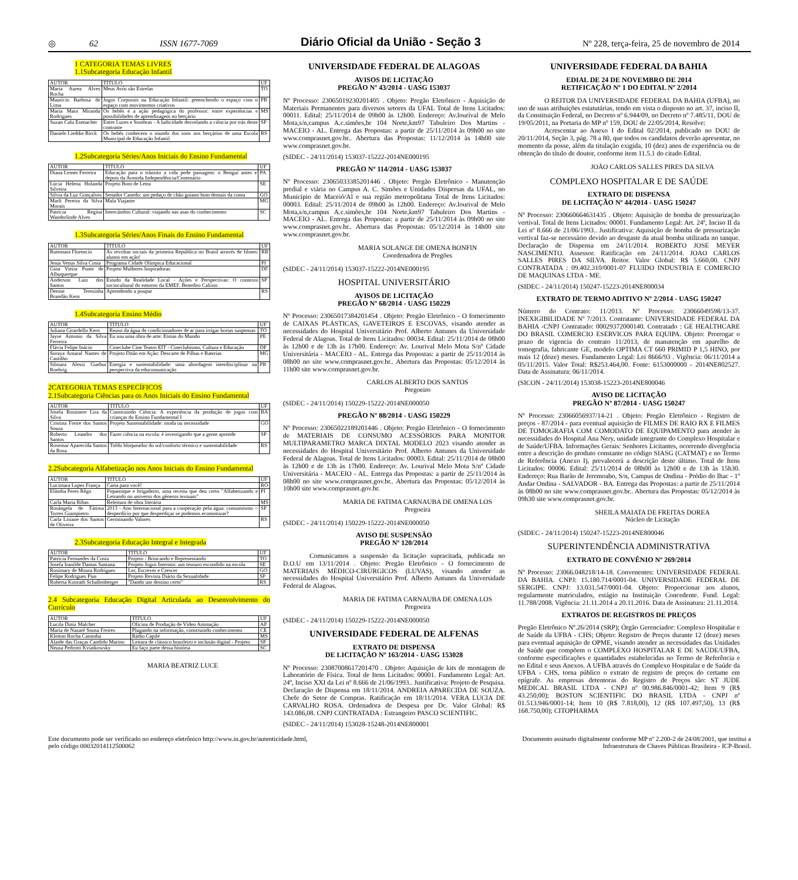◎ 62 ISSN 1677-7069 Diário Oficial da União - Seção 3 Nº 228, terça-feira, 25 de novembro de 2014
1 CATEGORIA TEMAS LIVRES
1.1Subcategoria Educação Infantil
| AUTOR | TÍTULO | UF |
| --- | --- | --- |
| Maria Aurea Alves Rocha | Meus Avós são Estrelas | TO |
| Maurício Barbosa de Lima | Jogos Corporais na Educação Infantil: preenchendo o espaço com o espaço com movimentos criativos | PB |
| Maria Mara Miranda Rodrigues | Os bebês e a ação pedagógica do professor: entre experiências e possibilidades de aprendizagem no berçário | MS |
| Suzan Calu Esenacher | Entre Luzes e Sombras - A ludicidade desvelando a ciência por trás deste contraste | SP |
| Daniele Liedtke Birck | Os bebês conhecem o mundo dos sons nos berçários de uma Escola Municipal de Educação Infantil | RS |
1.2Subcategoria Séries/Anos Iniciais do Ensino Fundamental
| AUTOR | TÍTULO | UF |
| --- | --- | --- |
| Diana Lemes Ferreira | Educação para o trânsito a vida pede passagem: o Benguí antes e depois da Avenida Independência/Centenário | PA |
| Lúcia Helena Holanda Silveira | Projeto Bom de Letra | SE |
| Silvia da Luz Gonçalves | Senador Canedo: um pedaço de chão goiano bom demais da conta | GO |
| Marli Pereira da Silva Morais | Mala Viajante | MG |
| Patrícia Regina Wanderlinde Alves | Intercâmbio Cultural: viajando nas asas do conhecimento | SC |
1.3Subcategoria Séries/Anos Finais do Ensino Fundamental
| AUTOR | TÍTULO | UF |
| --- | --- | --- |
| Rutemara Florencio | As revoltas sociais da primeira República no Brasil através de filmes: alunos em ação! | RR |
| Jesus Venus Silva Costa | Programa Cidade Olímpica Educacional | PI |
| Gina Vieira Ponte de Albuquerque | Projeto Mulheres Inspiradoras | DF |
| Anderson Luiz dos Santos | Estudo da Realidade Local - Ações e Perspectivas: O contexto sociocultural do entorno da EMEF. Benedito Calixto | SP |
| Denise Teresinha Brandão Kern | Aprendendo a poupar | RS |
1.4Subcategoria Ensino Médio
| AUTOR | TÍTULO | UF |
| --- | --- | --- |
| Juliana Girardello Kern | Reuso da água de condicionadores de ar para irrigar hortas suspensas | TO |
| Jayse Antonio da Silva Ferreira | Eu sou uma obra de arte: Etnias do Mundo | PE |
| Flávia Felipe Inácio | Cineclube Cine Teatro EIT - Cineclubismo, Cultura e Educação | DF |
| Soraya Amaral Nantes de Castilho | Projeto Ditão em Ação: Descarte de Pilhas e Baterias | MG |
| Silmara Alessi Guebur Roehrig | Energia e sustentabilidade: uma abordagem interdisciplinar na perspectiva da educomunicação | PR |
2CATEGORIA TEMAS ESPECÍFICOS
2.1Subcategoria Ciências para os Anos Iniciais do Ensino Fundamental
| AUTOR | TÍTULO | UF |
| --- | --- | --- |
| Josefa Rosimere Lira da Silva | Construindo Ciência: A experiência da produção de jogos com crianças do Ensino Fundamental I | BA |
| Cristina Freire dos Santos Souza | Projeto Sustentabilidade: moda ou necessidade | GO |
| Roberto Leandro dos Santos | Fazer ciência na escola: é investigando que a gente aprende | SP |
| Rosemar Aparecida Santos da Rosa | Toldo bloqueador do sol/conforto térmico e sustentabilidade | RS |
2.2Subcategoria Alfabetização nos Anos Iniciais do Ensino Fundamental
| AUTOR | TÍTULO | UF |
| --- | --- | --- |
| Lucimara Lopes França | Carta para você! | RO |
| Elândia Peres Rêgo | Piquenique e brigadeiro, uma receita que deu certo "Alfabetizando e Letrando no universo dos gêneros textuais" | PI |
| Carla Maria Ribas | Releitura de obra literária | MS |
| Rosângela de Fátima Torres Giampietro | 2013 - Ano Internacional para a cooperação pela água: consumismo = desperdício por que desperdiçar se podemos economizar? | SP |
| Carla Lisiane dos Santos de Oliveira | Germinando Valores | RS |
2.3Subcategoria Educação Integral e Integrada
| AUTOR | TÍTULO | UF |
| --- | --- | --- |
| Patricia Fernandes da Costa | Projeto - Brincando e Representando | TO |
| Josefa Iranilde Dantas Santana | Projeto Jogos Internos: um tesouro escondido na escola | SE |
| Rosimary de Moura Rodrigues | Ler, Escrever e Crescer | GO |
| Felipe Rodrigues Pius | Projeto Revista Diário da Sexualidade | SP |
| Roberta Konrath Schallenberger | "Dando um destino certo" | RS |
2.4 Subcategoria Educação Digital Articulada ao Desenvolvimento do Currículo
| AUTOR | TÍTULO | UF |
| --- | --- | --- |
| Lucila Diniz Malcher | Oficina de Produção de Vídeo Animação | AP |
| Maria de Nazaré Sousa Freires | Plugando na informação, construindo conhecimento | CE |
| Kleiton Rocha Caminha | Rádio Capilé | MS |
| Alaide das Graças Candido Marino | Leitura de clássico brasileiro e inclusão digital - Projeto | SP |
| Neusa Pedrotti Kviatkowsky | Eu faço parte dessa história | SC |
MARIA BEATRIZ LUCE
UNIVERSIDADE FEDERAL DE ALAGOAS
AVISOS DE LICITAÇÃO
PREGÃO Nº 43/2014 - UASG 153037
Nº Processo: 23065019230201405 . Objeto: Pregão Eletrônico - Aquisição de Materiais Permanentes para diversos setores da UFAL Total de Itens Licitados: 00011. Edital: 25/11/2014 de 09h00 às 12h00. Endereço: Av.lourival de Melo Mota,s/n,campus A.c.simões,br 104 Norte,km97 Tabuleiro Dos Martins - MACEIO - AL. Entrega das Propostas: a partir de 25/11/2014 às 09h00 no site www.comprasnet.gov.br.. Abertura das Propostas: 11/12/2014 às 14h00 site www.comprasnet.gov.br.
(SIDEC - 24/11/2014) 153037-15222-2014NE000195
PREGÃO Nº 114/2014 - UASG 153037
Nº Processo: 23065033385201446 . Objeto: Pregão Eletrônico - Manutenção predial e viária no Campus A. C. Simões e Unidades Dispersas da UFAL, no Município de Maceió/Al e sua região metropolitana Total de Itens Licitados: 00003. Edital: 25/11/2014 de 09h00 às 12h00. Endereço: Av.lourival de Melo Mota,s/n,campus A.c.simões,br 104 Norte,km97 Tabuleiro Dos Martins - MACEIO - AL. Entrega das Propostas: a partir de 25/11/2014 às 09h00 no site www.comprasnet.gov.br.. Abertura das Propostas: 05/12/2014 às 14h00 site www.comprasnet.gov.br.
MARIA SOLANGE DE OMENA BONFIN
Coordenadora de Pregões
(SIDEC - 24/11/2014) 153037-15222-2014NE000195
HOSPITAL UNIVERSITÁRIO
AVISOS DE LICITAÇÃO
PREGÃO Nº 68/2014 - UASG 150229
Nº Processo: 23065017384201454 . Objeto: Pregão Eletrônico - O fornecimento de CAIXAS PLÁSTICAS, GAVETEIROS E ESCOVAS, visando atender as necessidades do Hospital Universitário Prof. Alberto Antunes da Universidade Federal de Alagoas. Total de Itens Licitados: 00034. Edital: 25/11/2014 de 08h00 às 12h00 e de 13h às 17h00. Endereço: Av. Lourival Melo Mota S/nº Cidade Universitária - MACEIO - AL. Entrega das Propostas: a partir de 25/11/2014 às 08h00 no site www.comprasnet.gov.br.. Abertura das Propostas: 05/12/2014 às 11h00 site www.comprasnet.gov.br.
CARLOS ALBERTO DOS SANTOS
Pregoeiro
(SIDEC - 24/11/2014) 150229-15222-2014NE000050
PREGÃO Nº 88/2014 - UASG 150229
Nº Processo: 23065022189201446 . Objeto: Pregão Eletrônico - O fornecimento de MATERIAIS DE CONSUMO ACESSÓRIOS PARA MONITOR MULTIPARAMETRO MARCA DIXTAL MODELO 2023 visando atender as necessidades do Hospital Universitário Prof. Alberto Antunes da Universidade Federal de Alagoas. Total de Itens Licitados: 00003. Edital: 25/11/2014 de 08h00 às 12h00 e de 13h às 17h00. Endereço: Av. Lourival Melo Mota S/nº Cidade Universitária - MACEIO - AL. Entrega das Propostas: a partir de 25/11/2014 às 08h00 no site www.comprasnet.gov.br.. Abertura das Propostas: 05/12/2014 às 10h00 site www.comprasnet.gov.br.
MARIA DE FATIMA CARNAUBA DE OMENA LOS
Pregoeira
(SIDEC - 24/11/2014) 150229-15222-2014NE000050
AVISO DE SUSPENSÃO
PREGÃO Nº 120/2014
Comunicamos a suspensão da licitação supracitada, publicada no D.O.U em 13/11/2014 . Objeto: Pregão Eletrônico - O fornecimento de MATERIAIS MÉDICO-CIRÚRGICOS (LUVAS), visando atender as necessidades do Hospital Universitário Prof. Alberto Antunes da Universidade Federal de Alagoas.
MARIA DE FATIMA CARNAUBA DE OMENA LOS
Pregoeira
(SIDEC - 24/11/2014) 150229-15222-2014NE000050
UNIVERSIDADE FEDERAL DE ALFENAS
EXTRATO DE DISPENSA
DE LICITAÇÃO Nº 163/2014 - UASG 153028
Nº Processo: 23087008617201470 . Objeto: Aquisição de kits de montagem de Laboratório de Física. Total de Itens Licitados: 00001. Fundamento Legal: Art. 24º, Inciso XXI da Lei nº 8.666 de 21/06/1993.. Justificativa: Projeto de Pesquisa. Declaração de Dispensa em 18/11/2014. ANDREIA APARECIDA DE SOUZA. Chefe do Setor de Compras. Ratificação em 18/11/2014. VERA LUCIA DE CARVALHO ROSA. Ordenadora de Despesa por Dc. Valor Global: R$ 143.086,08. CNPJ CONTRATADA : Estrangeiro PASCO SCIENTIFIC.
(SIDEC - 24/11/2014) 153028-15248-2014NE800001
UNIVERSIDADE FEDERAL DA BAHIA
EDIAL DE 24 DE NOVEMBRO DE 2014
RETIFICAÇÃO Nº 1 DO EDITAL Nº 2/2014
O REITOR DA UNIVERSIDADE FEDERAL DA BAHIA (UFBA), no uso de suas atribuições estatutárias, tendo em vista o disposto no art. 37, inciso II, da Constituição Federal, no Decreto nº 6.944/09, no Decreto nº 7.485/11, DOU de 19/05/2011, na Portaria do MP nº 159, DOU de 22/05/2014, Resolve:
Acrescentar ao Anexo I do Edital 02/2014, publicado no DOU de 20/11/2014, Seção 3, pág. 78 a 80, que todos os candidatos deverão apresentar, no momento da posse, além da titulação exigida, 10 (dez) anos de experiência ou de obtenção do título de doutor, conforme item 11.5.1 do citado Edital.
JOÃO CARLOS SALLES PIRES DA SILVA
COMPLEXO HOSPITALAR E DE SAÚDE
EXTRATO DE DISPENSA
DE LICITAÇÃO Nº 44/2014 - UASG 150247
Nº Processo: 230660664631435 . Objeto: Aquisição de bomba de pressurização vertival. Total de Itens Licitados: 00001. Fundamento Legal: Art. 24º, Inciso II da Lei nº 8.666 de 21/06/1993.. Justificativa: Aquisição de bomba de pressurização vertival faz-se necessário devido ao desgaste da atual bomba utilizada no tanque. Declaração de Dispensa em 24/11/2014. ROBERTO JOSE MEYER NASCIMENTO. Assessor. Ratificação em 24/11/2014. JOAO CARLOS SALLES PIRES DA SILVA. Reitor. Valor Global: R$ 5.660,00. CNPJ CONTRATADA : 09.402.310/0001-07 FLUIDO INDUSTRIA E COMERCIO DE MAQUINAS LTDA - ME.
(SIDEC - 24/11/2014) 150247-15223-2014NE800034
EXTRATO DE TERMO ADITIVO Nº 2/2014 - UASG 150247
Número do Contrato: 11/2013. Nº Processo: 23066049598/13-37. INEXIGIBILIDADE Nº 7/2013. Contratante: UNIVERSIDADE FEDERAL DA BAHIA -CNPJ Contratado: 00029372000140. Contratado : GE HEALTHCARE DO BRASIL COMERCIO ESERVICOS PARA EQUIPA. Objeto: Prorrogar o prazo de vigencia do contrato 11/2013, de manutenção em aparelho de tomografia, fabricante GE, modelo OPTIMA CT 660 PRIMID P 1,5 HINO, por mais 12 (doze) meses. Fundamento Legal: Lei 8666/93 . Vigência: 06/11/2014 a 05/11/2015. Valor Total: R$253.464,00. Fonte: 6153000000 - 2014NE802527. Data de Assinatura: 06/11/2014.
(SICON - 24/11/2014) 153038-15223-2014NE800046
AVISO DE LICITAÇÃO
PREGÃO Nº 87/2014 - UASG 150247
Nº Processo: 23066056937/14-21 . Objeto: Pregão Eletrônico - Registro de preços - 87/2014 - para eventual aquisição de FILMES DE RAIO RX E FILMES DE TOMOGRAFIA COM COMODATO DE EQUIPAMENTO para atender às necessidades do Hospital Ana Nery, unidade integrante do Complexo Hospitalar e de Saúde/UFBA. Informações Gerais: Senhores Licitantes, ocorrendo divergência entre a descrição do produto constante no código SIASG (CATMAT) e no Termo de Referência (Anexo I), prevalecerá a descrição deste último. Total de Itens Licitados: 00006. Edital: 25/11/2014 de 08h00 às 12h00 e de 13h às 15h30. Endereço: Rua Barão de Jeremoabo, S/n, Campus de Ondina - Prédio do Ihac - 1º Andar Ondina - SALVADOR - BA. Entrega das Propostas: a partir de 25/11/2014 às 08h00 no site www.comprasnet.gov.br.. Abertura das Propostas: 05/12/2014 às 09h30 site www.comprasnet.gov.br.
SHEILA MAIATA DE FREITAS DOREA
Núcleo de Licitação
(SIDEC - 24/11/2014) 150247-15223-2014NE800046
SUPERINTENDÊNCIA ADMINISTRATIVA
EXTRATO DE CONVÊNIO Nº 269/2014
Nº Processo: 23066.048218/14-18. Convenentes: UNIVERSIDADE FEDERAL DA BAHIA. CNPJ: 15.180.714/0001-04. UNIVERSIDADE FEDERAL DE SERGIPE. CNPJ: 13.031.547/0001-04. Objeto: Proporcionar aos alunos, regularmente matriculados, estágio na Instituição Concedente. Fund. Legal: 11.788/2008. Vigência: 21.11.2014 a 20.11.2016. Data de Assinatura: 21.11.2014.
EXTRATOS DE REGISTROS DE PREÇOS
Pregão Eletrônico Nº.26/2014 (SRP); Órgão Gerenciador: Complexo Hospitalar e de Saúde da UFBA - CHS; Objeto: Registro de Preços durante 12 (doze) meses para eventual aquisição de OPME, visando atender as necessidades das Unidades de Saúde que compõem o COMPLEXO HOSPITALAR E DE SAÚDE/UFBA, conforme especificações e quantidades estabelecidas no Termo de Referência e no Edital e seus Anexos. A UFBA através do Complexo Hospitalar e de Saúde da UFBA - CHS, torna público o extrato de registro de preços do certame em epígrafe. As empresas detentoras do Registro de Preços são: ST JUDE MEDICAL BRASIL LTDA - CNPJ nº 00.986.846/0001-42; Item 9 (R$ 43.250,00); BOSTON SCIENTIFIC DO BRASIL LTDA - CNPJ nº 01.513.946/0001-14; Item 10 (R$ 7.818,00), 12 (R$ 107.497,50), 13 (R$ 168.750,00); CITOPHARMA
Este documento pode ser verificado no endereço eletrônico http://www.in.gov.br/autenticidade.html,
pelo código 00032014112500062 Documento assinado digitalmente conforme MP nº 2.200-2 de 24/08/2001, que institui a
Infraestrutura de Chaves Públicas Brasileira - ICP-Brasil.